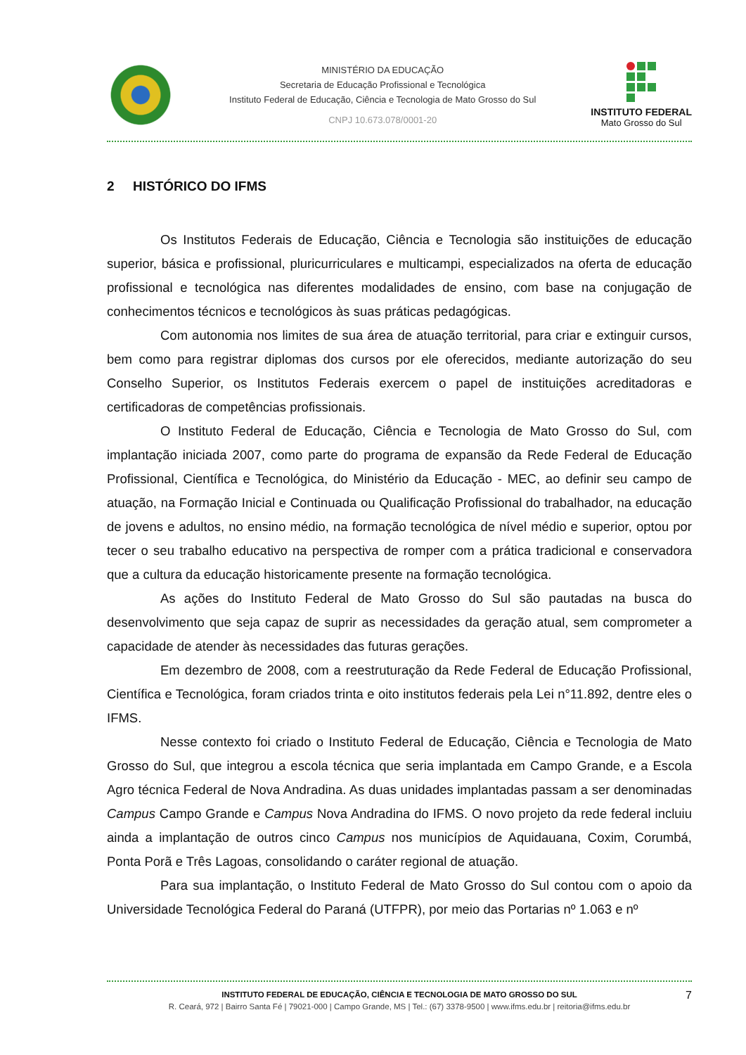MINISTÉRIO DA EDUCAÇÃO
Secretaria de Educação Profissional e Tecnológica
Instituto Federal de Educação, Ciência e Tecnologia de Mato Grosso do Sul
CNPJ 10.673.078/0001-20
INSTITUTO FEDERAL
Mato Grosso do Sul
2 HISTÓRICO DO IFMS
Os Institutos Federais de Educação, Ciência e Tecnologia são instituições de educação superior, básica e profissional, pluricurriculares e multicampi, especializados na oferta de educação profissional e tecnológica nas diferentes modalidades de ensino, com base na conjugação de conhecimentos técnicos e tecnológicos às suas práticas pedagógicas.
Com autonomia nos limites de sua área de atuação territorial, para criar e extinguir cursos, bem como para registrar diplomas dos cursos por ele oferecidos, mediante autorização do seu Conselho Superior, os Institutos Federais exercem o papel de instituições acreditadoras e certificadoras de competências profissionais.
O Instituto Federal de Educação, Ciência e Tecnologia de Mato Grosso do Sul, com implantação iniciada 2007, como parte do programa de expansão da Rede Federal de Educação Profissional, Científica e Tecnológica, do Ministério da Educação - MEC, ao definir seu campo de atuação, na Formação Inicial e Continuada ou Qualificação Profissional do trabalhador, na educação de jovens e adultos, no ensino médio, na formação tecnológica de nível médio e superior, optou por tecer o seu trabalho educativo na perspectiva de romper com a prática tradicional e conservadora que a cultura da educação historicamente presente na formação tecnológica.
As ações do Instituto Federal de Mato Grosso do Sul são pautadas na busca do desenvolvimento que seja capaz de suprir as necessidades da geração atual, sem comprometer a capacidade de atender às necessidades das futuras gerações.
Em dezembro de 2008, com a reestruturação da Rede Federal de Educação Profissional, Científica e Tecnológica, foram criados trinta e oito institutos federais pela Lei n°11.892, dentre eles o IFMS.
Nesse contexto foi criado o Instituto Federal de Educação, Ciência e Tecnologia de Mato Grosso do Sul, que integrou a escola técnica que seria implantada em Campo Grande, e a Escola Agro técnica Federal de Nova Andradina. As duas unidades implantadas passam a ser denominadas Campus Campo Grande e Campus Nova Andradina do IFMS. O novo projeto da rede federal incluiu ainda a implantação de outros cinco Campus nos municípios de Aquidauana, Coxim, Corumbá, Ponta Porã e Três Lagoas, consolidando o caráter regional de atuação.
Para sua implantação, o Instituto Federal de Mato Grosso do Sul contou com o apoio da Universidade Tecnológica Federal do Paraná (UTFPR), por meio das Portarias nº 1.063 e nº
INSTITUTO FEDERAL DE EDUCAÇÃO, CIÊNCIA E TECNOLOGIA DE MATO GROSSO DO SUL
R. Ceará, 972 | Bairro Santa Fé | 79021-000 | Campo Grande, MS | Tel.: (67) 3378-9500 | www.ifms.edu.br | reitoria@ifms.edu.br
7